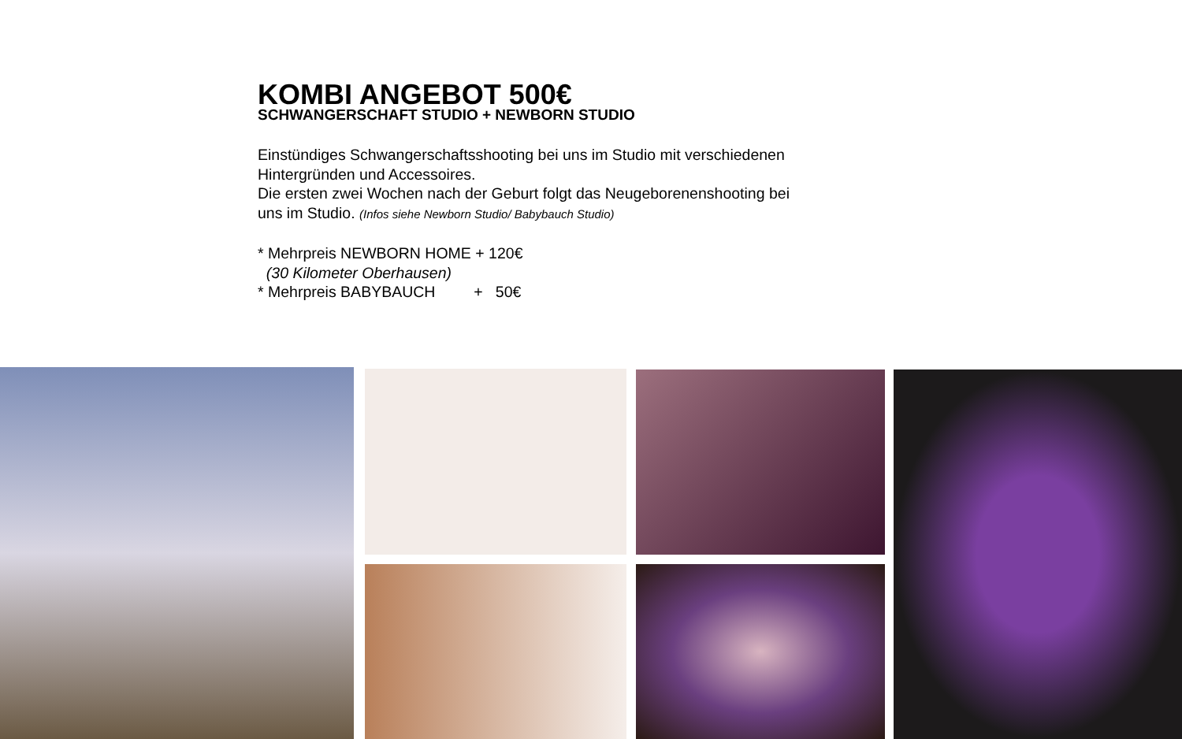KOMBI ANGEBOT 500€
SCHWANGERSCHAFT STUDIO + NEWBORN STUDIO
Einstündiges Schwangerschaftsshooting bei uns im Studio mit verschiedenen
Hintergründen und Accessoires.
Die ersten zwei Wochen nach der Geburt folgt das Neugeborenenshooting bei
uns im Studio. (Infos siehe Newborn Studio/ Babybauch Studio)
* Mehrpreis NEWBORN HOME + 120€
(30 Kilometer Oberhausen)
* Mehrpreis BABYBAUCH + 50€